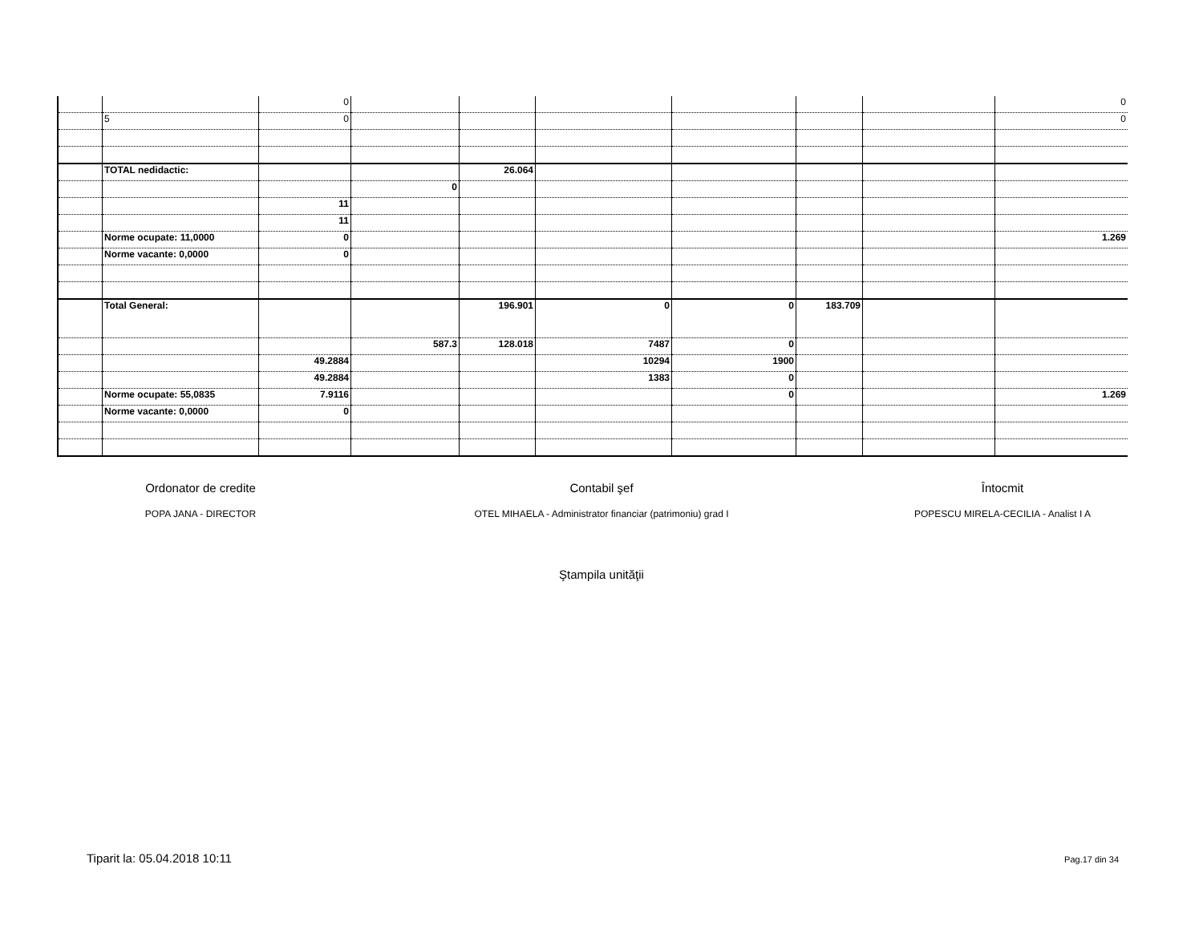| | | 0 | | | | | | | 0 |
| | 5 | 0 | | | | | | | 0 |
| | TOTAL nedidactic: | | | 26.064 | | | | | |
| | | | 0 | | | | | | |
| | | 11 | | | | | | | |
| | | 11 | | | | | | | |
| | Norme ocupate: 11,0000 | 0 | | | | | | | 1.269 |
| | Norme vacante: 0,0000 | 0 | | | | | | | |
| | Total General: | | | 196.901 | 0 | 0 | 183.709 | | |
| | | | 587.3 | 128.018 | 7487 | 0 | | | |
| | | 49.2884 | | | 10294 | 1900 | | | |
| | | 49.2884 | | | 1383 | 0 | | | |
| | Norme ocupate: 55,0835 | 7.9116 | | | | 0 | | | 1.269 |
| | Norme vacante: 0,0000 | 0 | | | | | | | |
Ordonator de credite
POPA JANA - DIRECTOR
Contabil şef
OTEL MIHAELA - Administrator financiar (patrimoniu) grad I
Întocmit
POPESCU MIRELA-CECILIA - Analist I A
Ştampila unităţii
Tiparit la: 05.04.2018 10:11 Pag.17 din 34